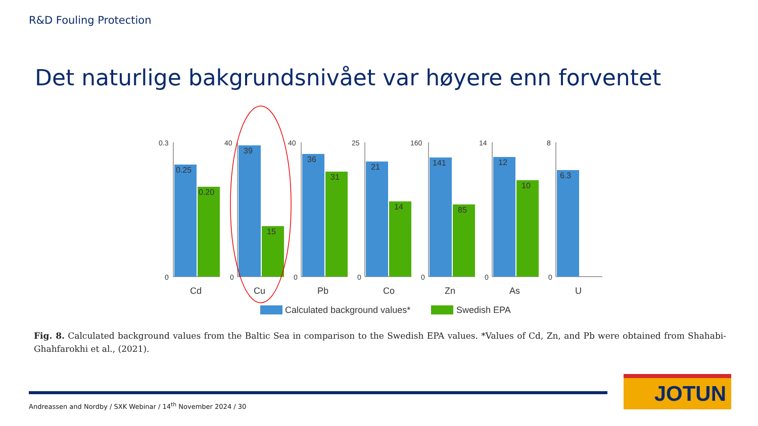R&D Fouling Protection
Det naturlige bakgrundsnivået var høyere enn forventet
0.3
0
0.25
0.20
Cd
40
0
39
15
Cu
40
0
36
31
Pb
25
0
21
14
Co
160
0
141
85
Zn
14
0
12
10
As
8
0
6.3
U
Calculated background values*
Swedish EPA
Fig. 8. Calculated background values from the Baltic Sea in comparison to the Swedish EPA values. *Values of Cd, Zn, and Pb were obtained from Shahabi-Ghahfarokhi et al., (2021).
Andreassen and Nordby / SXK Webinar / 14<sup>th</sup> November 2024 / 30
JOTUN